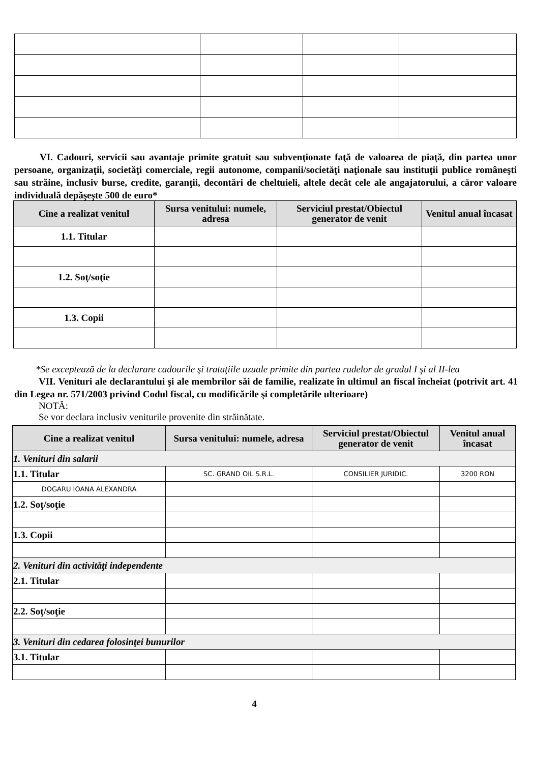VI. Cadouri, servicii sau avantaje primite gratuit sau subvenţionate faţă de valoarea de piaţă, din partea unor persoane, organizaţii, societăţi comerciale, regii autonome, companii/societăţi naţionale sau instituţii publice româneşti sau străine, inclusiv burse, credite, garanţii, decontări de cheltuieli, altele decât cele ale angajatorului, a căror valoare individuală depăşeşte 500 de euro*
| Cine a realizat venitul | Sursa venitului: numele, adresa | Serviciul prestat/Obiectul generator de venit | Venitul anual încasat |
| --- | --- | --- | --- |
| 1.1. Titular | | | |
| 1.2. Soţ/soţie | | | |
| 1.3. Copii | | | |
*Se exceptează de la declarare cadourile şi trataţiile uzuale primite din partea rudelor de gradul I şi al II-lea
VII. Venituri ale declarantului şi ale membrilor săi de familie, realizate în ultimul an fiscal încheiat (potrivit art. 41 din Legea nr. 571/2003 privind Codul fiscal, cu modificările şi completările ulterioare)
NOTĂ:
Se vor declara inclusiv veniturile provenite din străinătate.
| Cine a realizat venitul | Sursa venitului: numele, adresa | Serviciul prestat/Obiectul generator de venit | Venitul anual încasat |
| --- | --- | --- | --- |
| 1. Venituri din salarii | | | |
| 1.1. Titular | SC. GRAND OIL S.R.L. | CONSILIER JURIDIC. | 3200 RON |
| DOGARU IOANA ALEXANDRA | | | |
| 1.2. Soţ/soţie | | | |
| 1.3. Copii | | | |
| 2. Venituri din activităţi independente | | | |
| 2.1. Titular | | | |
| 2.2. Soţ/soţie | | | |
| 3. Venituri din cedarea folosinţei bunurilor | | | |
| 3.1. Titular | | | |
4